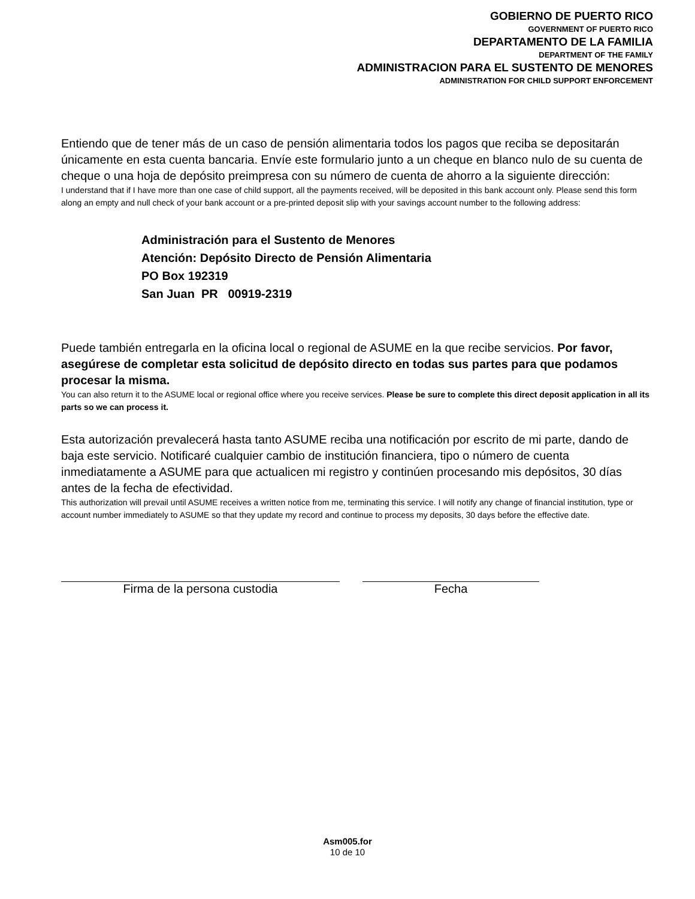GOBIERNO DE PUERTO RICO
GOVERNMENT OF PUERTO RICO
DEPARTAMENTO DE LA FAMILIA
DEPARTMENT OF THE FAMILY
ADMINISTRACION PARA EL SUSTENTO DE MENORES
ADMINISTRATION FOR CHILD SUPPORT ENFORCEMENT
Entiendo que de tener más de un caso de pensión alimentaria todos los pagos que reciba se depositarán únicamente en esta cuenta bancaria. Envíe este formulario junto a un cheque en blanco nulo de su cuenta de cheque o una hoja de depósito preimpresa con su número de cuenta de ahorro a la siguiente dirección:
I understand that if I have more than one case of child support, all the payments received, will be deposited in this bank account only. Please send this form along an empty and null check of your bank account or a pre-printed deposit slip with your savings account number to the following address:
Administración para el Sustento de Menores
Atención: Depósito Directo de Pensión Alimentaria
PO Box 192319
San Juan PR 00919-2319
Puede también entregarla en la oficina local o regional de ASUME en la que recibe servicios. Por favor, asegúrese de completar esta solicitud de depósito directo en todas sus partes para que podamos procesar la misma.
You can also return it to the ASUME local or regional office where you receive services. Please be sure to complete this direct deposit application in all its parts so we can process it.
Esta autorización prevalecerá hasta tanto ASUME reciba una notificación por escrito de mi parte, dando de baja este servicio. Notificaré cualquier cambio de institución financiera, tipo o número de cuenta inmediatamente a ASUME para que actualicen mi registro y continúen procesando mis depósitos, 30 días antes de la fecha de efectividad.
This authorization will prevail until ASUME receives a written notice from me, terminating this service. I will notify any change of financial institution, type or account number immediately to ASUME so that they update my record and continue to process my deposits, 30 days before the effective date.
Firma de la persona custodia Fecha
Asm005.for
10 de 10